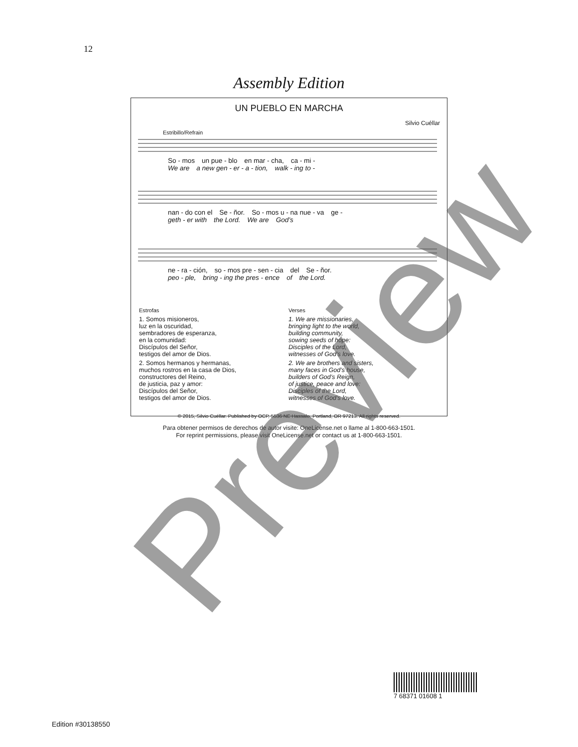12
Assembly Edition
UN PUEBLO EN MARCHA
Silvio Cuéllar
Estribillo/Refrain
So - mos un pue - blo en mar - cha, ca - mi -
We are a new gen - er - a - tion, walk - ing to -
nan - do con el Se - ñor. So - mos u - na nue - va ge -
geth - er with the Lord. We are God’s
ne - ra - ción, so - mos pre - sen - cia del Se - ñor.
peo - ple, bring - ing the pres - ence of the Lord.
Estrofas
1. Somos misioneros,
luz en la oscuridad,
sembradores de esperanza,
en la comunidad:
Discípulos del Señor,
testigos del amor de Dios.
2. Somos hermanos y hermanas,
muchos rostros en la casa de Dios,
constructores del Reino,
de justicia, paz y amor:
Discípulos del Señor,
testigos del amor de Dios.
Verses
1. We are missionaries,
bringing light to the world,
building community,
sowing seeds of hope:
Disciples of the Lord,
witnesses of God’s love.
2. We are brothers and sisters,
many faces in God’s house,
builders of God’s Reign,
of justice, peace and love:
Disciples of the Lord,
witnesses of God’s love.
© 2015, Silvio Cuéllar. Published by OCP, 5536 NE Hassalo, Portland, OR 97213. All rights reserved.
Para obtener permisos de derechos de autor visite: OneLicense.net o llame al 1-800-663-1501.
For reprint permissions, please visit OneLicense.net or contact us at 1-800-663-1501.
7 68371 01608 1
Edition #30138550
Preview